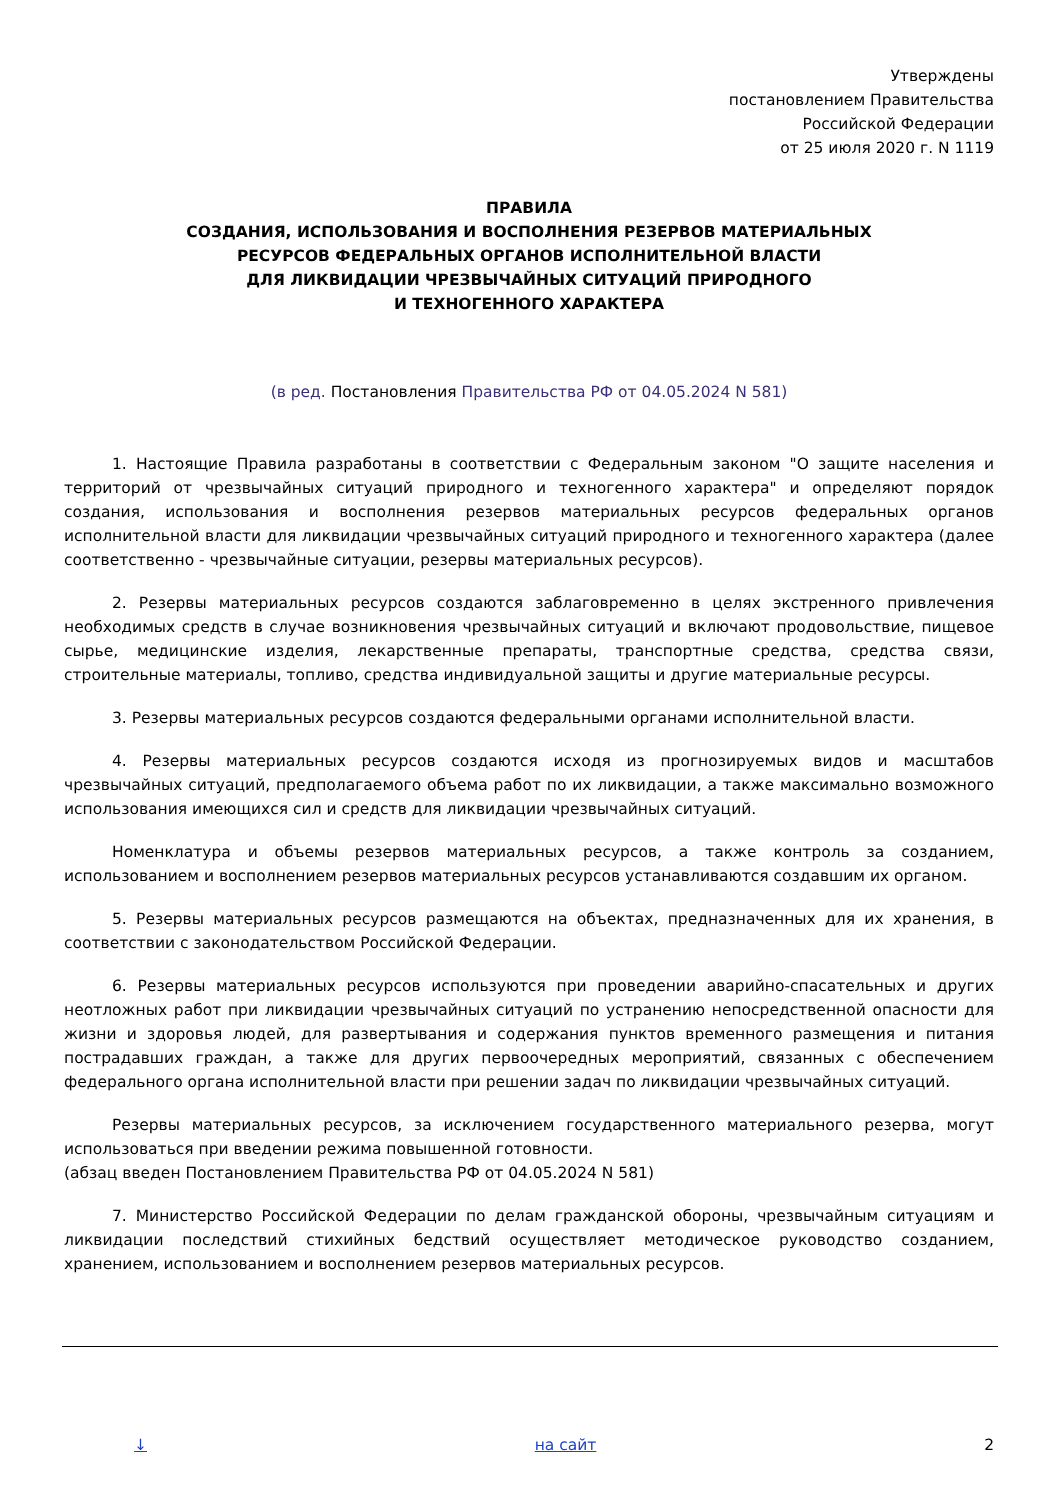Утверждены
постановлением Правительства
Российской Федерации
от 25 июля 2020 г. N 1119
ПРАВИЛА
СОЗДАНИЯ, ИСПОЛЬЗОВАНИЯ И ВОСПОЛНЕНИЯ РЕЗЕРВОВ МАТЕРИАЛЬНЫХ
РЕСУРСОВ ФЕДЕРАЛЬНЫХ ОРГАНОВ ИСПОЛНИТЕЛЬНОЙ ВЛАСТИ
ДЛЯ ЛИКВИДАЦИИ ЧРЕЗВЫЧАЙНЫХ СИТУАЦИЙ ПРИРОДНОГО
И ТЕХНОГЕННОГО ХАРАКТЕРА
(в ред. Постановления Правительства РФ от 04.05.2024 N 581)
1. Настоящие Правила разработаны в соответствии с Федеральным законом "О защите населения и территорий от чрезвычайных ситуаций природного и техногенного характера" и определяют порядок создания, использования и восполнения резервов материальных ресурсов федеральных органов исполнительной власти для ликвидации чрезвычайных ситуаций природного и техногенного характера (далее соответственно - чрезвычайные ситуации, резервы материальных ресурсов).
2. Резервы материальных ресурсов создаются заблаговременно в целях экстренного привлечения необходимых средств в случае возникновения чрезвычайных ситуаций и включают продовольствие, пищевое сырье, медицинские изделия, лекарственные препараты, транспортные средства, средства связи, строительные материалы, топливо, средства индивидуальной защиты и другие материальные ресурсы.
3. Резервы материальных ресурсов создаются федеральными органами исполнительной власти.
4. Резервы материальных ресурсов создаются исходя из прогнозируемых видов и масштабов чрезвычайных ситуаций, предполагаемого объема работ по их ликвидации, а также максимально возможного использования имеющихся сил и средств для ликвидации чрезвычайных ситуаций.
Номенклатура и объемы резервов материальных ресурсов, а также контроль за созданием, использованием и восполнением резервов материальных ресурсов устанавливаются создавшим их органом.
5. Резервы материальных ресурсов размещаются на объектах, предназначенных для их хранения, в соответствии с законодательством Российской Федерации.
6. Резервы материальных ресурсов используются при проведении аварийно-спасательных и других неотложных работ при ликвидации чрезвычайных ситуаций по устранению непосредственной опасности для жизни и здоровья людей, для развертывания и содержания пунктов временного размещения и питания пострадавших граждан, а также для других первоочередных мероприятий, связанных с обеспечением федерального органа исполнительной власти при решении задач по ликвидации чрезвычайных ситуаций.
Резервы материальных ресурсов, за исключением государственного материального резерва, могут использоваться при введении режима повышенной готовности.
(абзац введен Постановлением Правительства РФ от 04.05.2024 N 581)
7. Министерство Российской Федерации по делам гражданской обороны, чрезвычайным ситуациям и ликвидации последствий стихийных бедствий осуществляет методическое руководство созданием, хранением, использованием и восполнением резервов материальных ресурсов.
↓ на сайт 2